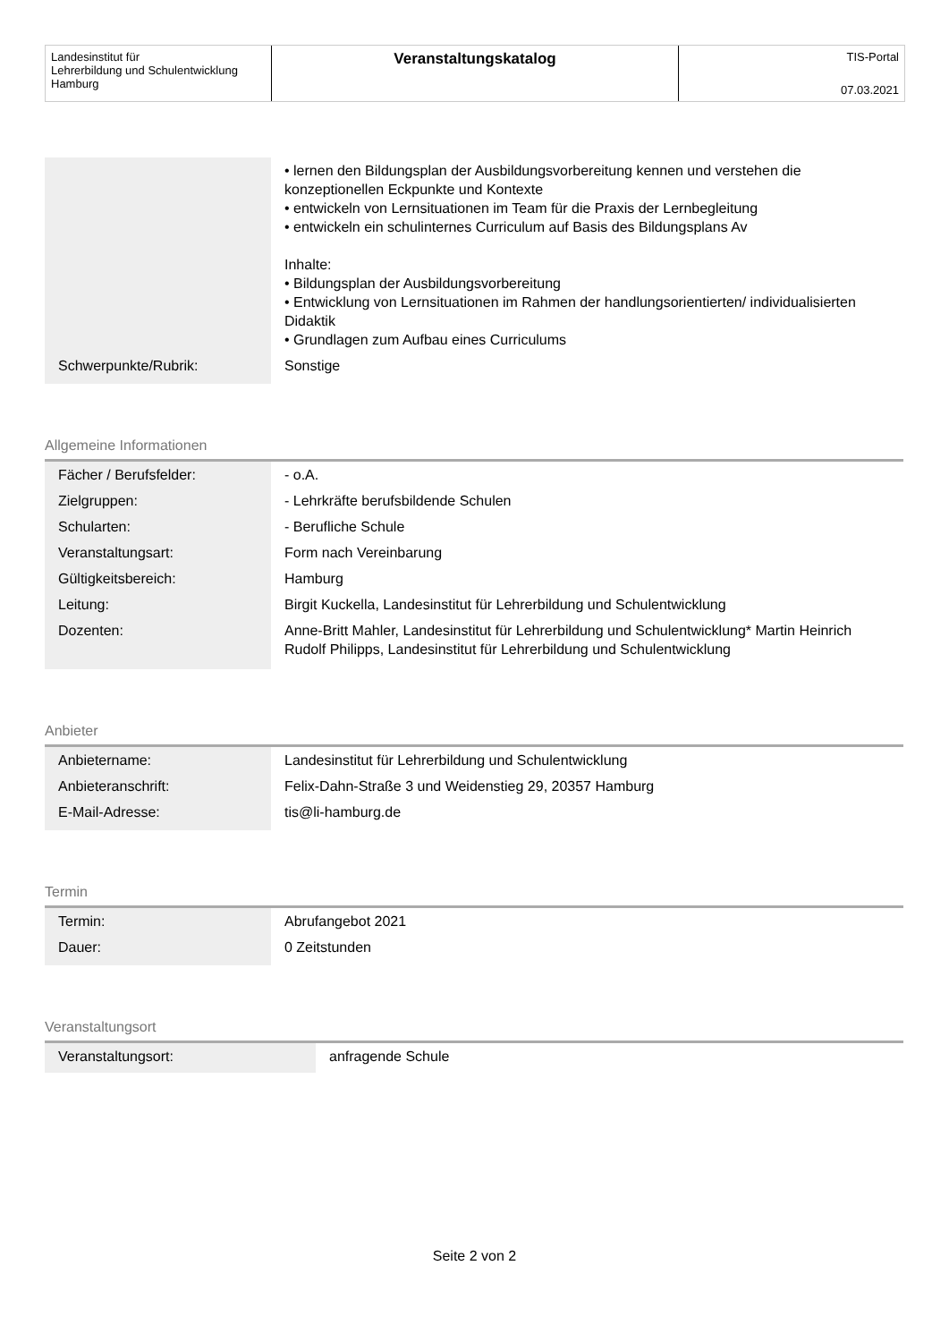Landesinstitut für
Lehrerbildung und Schulentwicklung
Hamburg
Veranstaltungskatalog
TIS-Portal
07.03.2021
| | • lernen den Bildungsplan der Ausbildungsvorbereitung kennen und verstehen die konzeptionellen Eckpunkte und Kontexte • entwickeln von Lernsituationen im Team für die Praxis der Lernbegleitung • entwickeln ein schulinternes Curriculum auf Basis des Bildungsplans Av Inhalte: • Bildungsplan der Ausbildungsvorbereitung • Entwicklung von Lernsituationen im Rahmen der handlungsorientierten/ individualisierten Didaktik • Grundlagen zum Aufbau eines Curriculums |
| Schwerpunkte/Rubrik: | Sonstige |
Allgemeine Informationen
| Fächer / Berufsfelder: | - o.A. |
| Zielgruppen: | - Lehrkräfte berufsbildende Schulen |
| Schularten: | - Berufliche Schule |
| Veranstaltungsart: | Form nach Vereinbarung |
| Gültigkeitsbereich: | Hamburg |
| Leitung: | Birgit Kuckella, Landesinstitut für Lehrerbildung und Schulentwicklung |
| Dozenten: | Anne-Britt Mahler, Landesinstitut für Lehrerbildung und Schulentwicklung* Martin Heinrich Rudolf Philipps, Landesinstitut für Lehrerbildung und Schulentwicklung |
Anbieter
| Anbietername: | Landesinstitut für Lehrerbildung und Schulentwicklung |
| Anbieteranschrift: | Felix-Dahn-Straße 3 und Weidenstieg 29, 20357 Hamburg |
| E-Mail-Adresse: | tis@li-hamburg.de |
Termin
| Termin: | Abrufangebot 2021 |
| Dauer: | 0 Zeitstunden |
Veranstaltungsort
| Veranstaltungsort: | anfragende Schule |
Seite 2 von 2